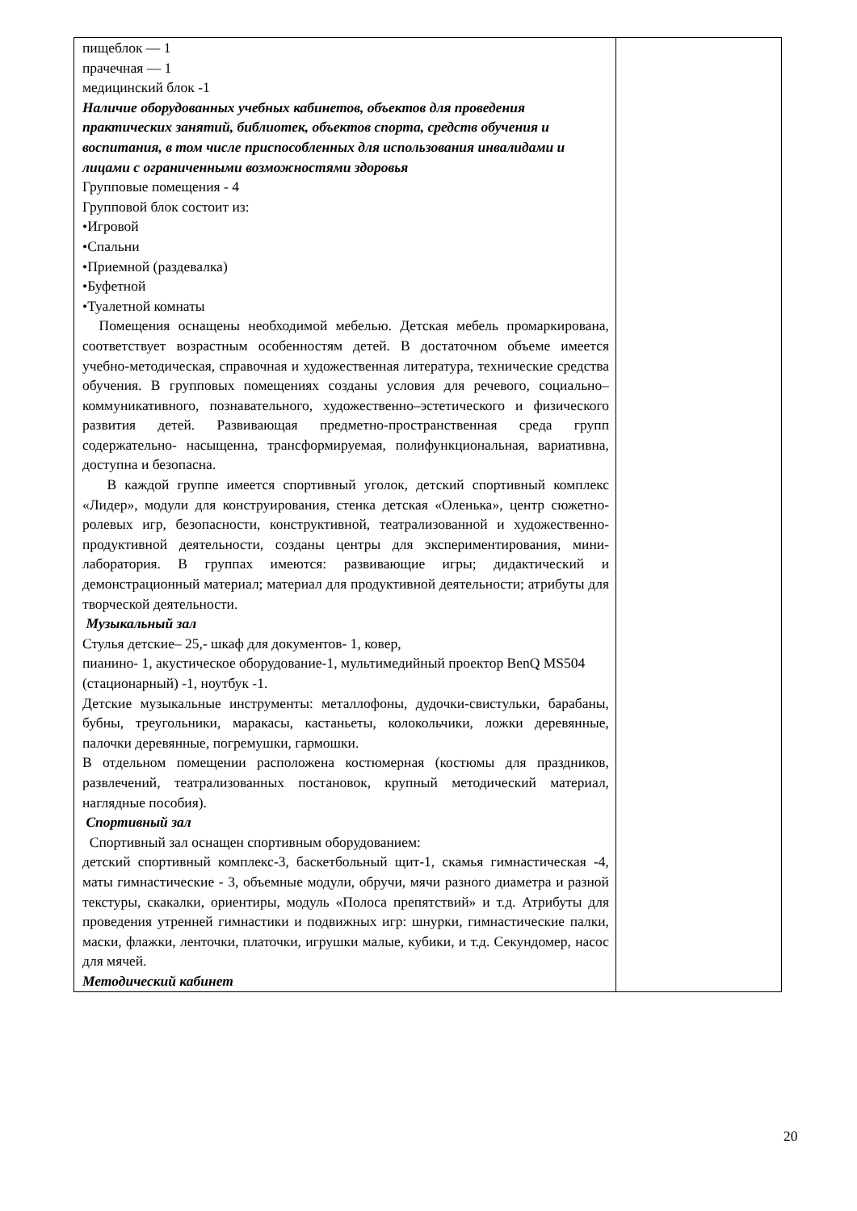| пищеблок — 1 прачечная — 1 медицинский блок -1 Наличие оборудованных учебных кабинетов, объектов для проведения практических занятий, библиотек, объектов спорта, средств обучения и воспитания, в том числе приспособленных для использования инвалидами и лицами с ограниченными возможностями здоровья Групповые помещения - 4 Групповой блок состоит из: •Игровой •Спальни •Приемной (раздевалка) •Буфетной •Туалетной комнаты Помещения оснащены необходимой мебелью. Детская мебель промаркирована, соответствует возрастным особенностям детей. В достаточном объеме имеется учебно-методическая, справочная и художественная литература, технические средства обучения. В групповых помещениях созданы условия для речевого, социально–коммуникативного, познавательного, художественно–эстетического и физического развития детей. Развивающая предметно-пространственная среда групп содержательно- насыщенна, трансформируемая, полифункциональная, вариативна, доступна и безопасна. В каждой группе имеется спортивный уголок, детский спортивный комплекс «Лидер», модули для конструирования, стенка детская «Оленька», центр сюжетно-ролевых игр, безопасности, конструктивной, театрализованной и художественно-продуктивной деятельности, созданы центры для экспериментирования, мини-лаборатория. В группах имеются: развивающие игры; дидактический и демонстрационный материал; материал для продуктивной деятельности; атрибуты для творческой деятельности. Музыкальный зал Стулья детские– 25,- шкаф для документов- 1, ковер, пианино- 1, акустическое оборудование-1, мультимедийный проектор BenQ MS504 (стационарный) -1, ноутбук -1. Детские музыкальные инструменты: металлофоны, дудочки-свистульки, барабаны, бубны, треугольники, маракасы, кастаньеты, колокольчики, ложки деревянные, палочки деревянные, погремушки, гармошки. В отдельном помещении расположена костюмерная (костюмы для праздников, развлечений, театрализованных постановок, крупный методический материал, наглядные пособия). Спортивный зал Спортивный зал оснащен спортивным оборудованием: детский спортивный комплекс-3, баскетбольный щит-1, скамья гимнастическая -4, маты гимнастические - 3, объемные модули, обручи, мячи разного диаметра и разной текстуры, скакалки, ориентиры, модуль «Полоса препятствий» и т.д. Атрибуты для проведения утренней гимнастики и подвижных игр: шнурки, гимнастические палки, маски, флажки, ленточки, платочки, игрушки малые, кубики, и т.д. Секундомер, насос для мячей. Методический кабинет | |
20